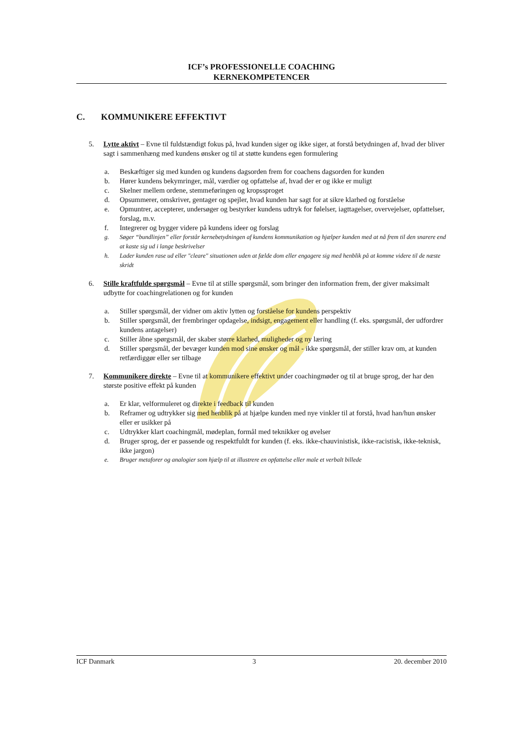ICF’s PROFESSIONELLE COACHING
KERNEKOMPETENCER
C. KOMMUNIKERE EFFEKTIVT
5. Lytte aktivt – Evne til fuldstændigt fokus på, hvad kunden siger og ikke siger, at forstå betydningen af, hvad der bliver sagt i sammenhæng med kundens ønsker og til at støtte kundens egen formulering
a. Beskæftiger sig med kunden og kundens dagsorden frem for coachens dagsorden for kunden
b. Hører kundens bekymringer, mål, værdier og opfattelse af, hvad der er og ikke er muligt
c. Skelner mellem ordene, stemmeføringen og kropssproget
d. Opsummerer, omskriver, gentager og spejler, hvad kunden har sagt for at sikre klarhed og forståelse
e. Opmuntrer, accepterer, undersøger og bestyrker kundens udtryk for følelser, iagttagelser, overvejelser, opfattelser, forslag, m.v.
f. Integrerer og bygger videre på kundens ideer og forslag
g. Søger “bundlinjen” eller forstår kernebetydningen af kundens kommunikation og hjælper kunden med at nå frem til den snarere end at kaste sig ud i lange beskrivelser
h. Lader kunden rase ud eller "cleare" situationen uden at fælde dom eller engagere sig med henblik på at komme videre til de næste skridt
6. Stille kraftfulde spørgsmål – Evne til at stille spørgsmål, som bringer den information frem, der giver maksimalt udbytte for coachingrelationen og for kunden
a. Stiller spørgsmål, der vidner om aktiv lytten og forståelse for kundens perspektiv
b. Stiller spørgsmål, der frembringer opdagelse, indsigt, engagement eller handling (f. eks. spørgsmål, der udfordrer kundens antagelser)
c. Stiller åbne spørgsmål, der skaber større klarhed, muligheder og ny læring
d. Stiller spørgsmål, der bevæger kunden mod sine ønsker og mål - ikke spørgsmål, der stiller krav om, at kunden retfærdiggør eller ser tilbage
7. Kommunikere direkte – Evne til at kommunikere effektivt under coachingmøder og til at bruge sprog, der har den største positive effekt på kunden
a. Er klar, velformuleret og direkte i feedback til kunden
b. Reframer og udtrykker sig med henblik på at hjælpe kunden med nye vinkler til at forstå, hvad han/hun ønsker eller er usikker på
c. Udtrykker klart coachingmål, mødeplan, formål med teknikker og øvelser
d. Bruger sprog, der er passende og respektfuldt for kunden (f. eks. ikke-chauvinistisk, ikke-racistisk, ikke-teknisk, ikke jargon)
e. Bruger metaforer og analogier som hjælp til at illustrere en opfattelse eller male et verbalt billede
ICF Danmark 3 20. december 2010